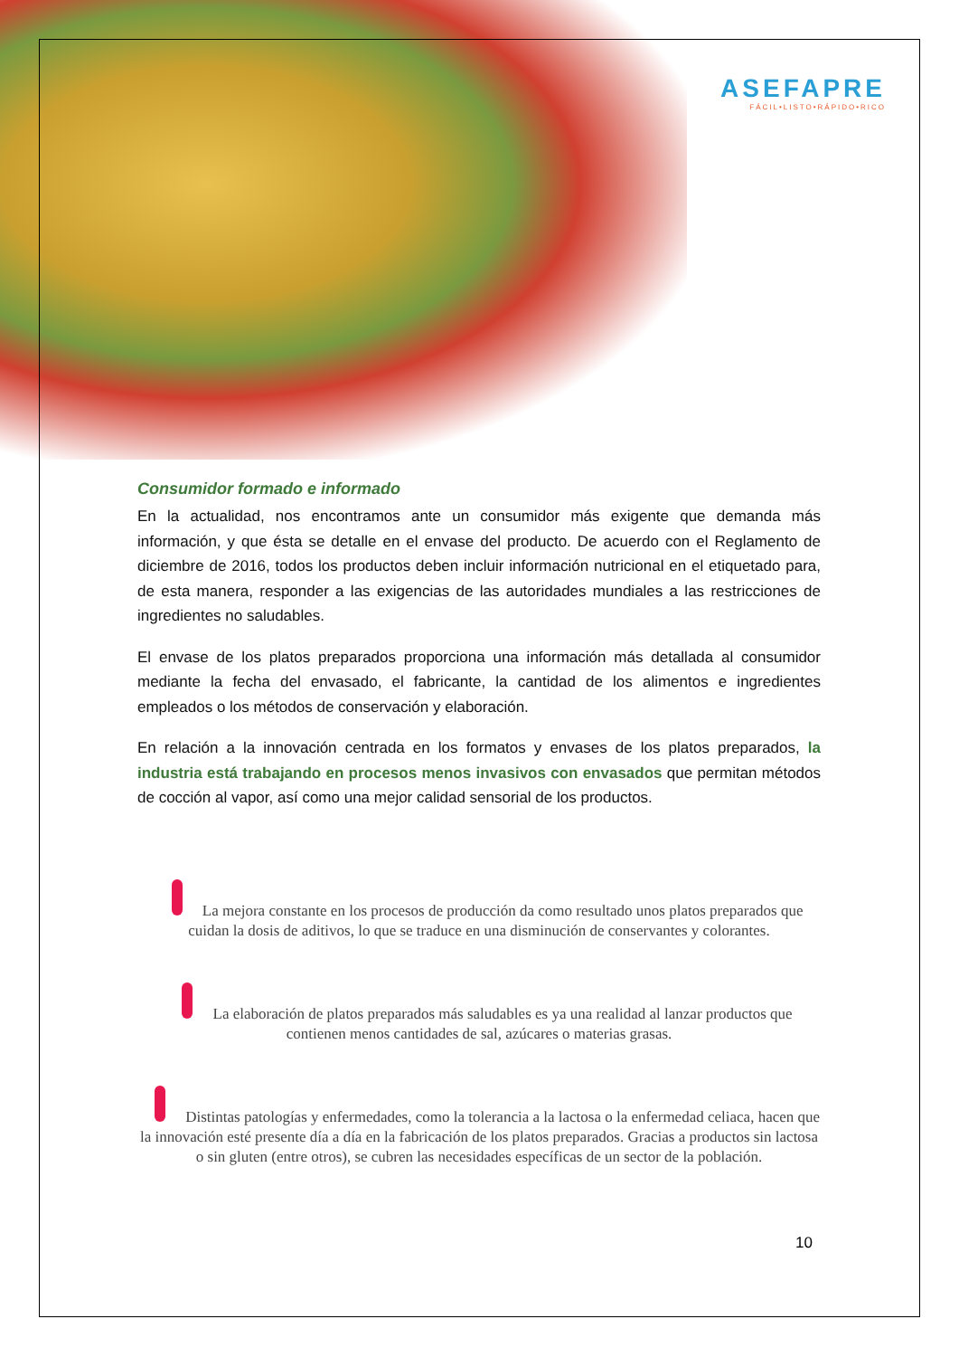ASEFAPRE
FÁCIL•LISTO•RÁPIDO•RICO
Consumidor formado e informado
En la actualidad, nos encontramos ante un consumidor más exigente que demanda más información, y que ésta se detalle en el envase del producto. De acuerdo con el Reglamento de diciembre de 2016, todos los productos deben incluir información nutricional en el etiquetado para, de esta manera, responder a las exigencias de las autoridades mundiales a las restricciones de ingredientes no saludables.
El envase de los platos preparados proporciona una información más detallada al consumidor mediante la fecha del envasado, el fabricante, la cantidad de los alimentos e ingredientes empleados o los métodos de conservación y elaboración.
En relación a la innovación centrada en los formatos y envases de los platos preparados, la industria está trabajando en procesos menos invasivos con envasados que permitan métodos de cocción al vapor, así como una mejor calidad sensorial de los productos.
La mejora constante en los procesos de producción da como resultado unos platos preparados que cuidan la dosis de aditivos, lo que se traduce en una disminución de conservantes y colorantes.
La elaboración de platos preparados más saludables es ya una realidad al lanzar productos que contienen menos cantidades de sal, azúcares o materias grasas.
Distintas patologías y enfermedades, como la tolerancia a la lactosa o la enfermedad celiaca, hacen que la innovación esté presente día a día en la fabricación de los platos preparados. Gracias a productos sin lactosa o sin gluten (entre otros), se cubren las necesidades específicas de un sector de la población.
10